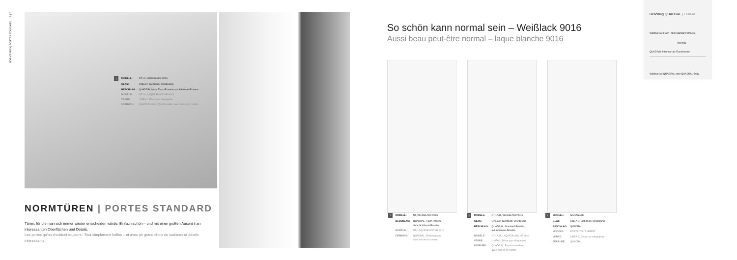NORMTÜREN | PORTES STANDARD 6 | 7
| 1 | MODELL: | NT-LA, WEISSLACK 9016 |
| | GLAS: | LINEA 2, Siebdruck-Veredelung |
| | BESCHLAG: | QUADRAL-Inlay, Flach-Rosette, mit Schlüssel-Rosette |
| | MODÈLE: | NT-LA, LAQUE BLANCHE 9016 |
| | VERRE: | LINEA 2, Décor par sérigraphie |
| | FERRURE: | QUADRAL-Inlay, Rosette plate, avec serrure et rosette |
NORMTÜREN | PORTES STANDARD
Türen, für die man sich immer wieder entscheiden würde: Einfach schön – und mit einer großen Auswahl an interessanten Oberflächen und Details.
Les portes qu'on choisirait toujours : Tout simplement belles – et avec un grand choix de surfaces et détails intéressants.
So schön kann normal sein – Weißlack 9016
Aussi beau peut-être normal – laque blanche 9016
| 2 | MODELL: | NT, WEISSLACK 9016 |
| | BESCHLAG: | QUADRAL, Flach-Rosette, ohne Schlüssel-Rosette |
| | MODÈLE: | NT, LAQUE BLANCHE 9016 |
| | FERRURE: | QUADRAL, Rosette plate, sans serrure et rosette |
| 3 | MODELL: | NT-LA11, WEISSLACK 9016 |
| | GLAS: | LINEA 2, Siebdruck-Veredelung |
| | BESCHLAG: | QUADRAL, Standard-Rosette, mit Schlüssel-Rosette |
| | MODÈLE: | NT-LA11, LAQUE BLANCHE 9016 |
| | VERRE: | LINEA 2, Décor par sérigraphie |
| | FERRURE: | QUADRAL, Rosette standard, avec serrure et rosette |
| 4 | MODELL: | GANZGLAS |
| | GLAS: | LINEA 2, Siebdruck-Veredelung |
| | BESCHLAG: | QUADRAL |
| | MODÈLE: | PORTE TOUT VERRE |
| | VERRE: | LINEA 2, Décor par sérigraphie |
| | FERRURE: | QUADRAL |
Beschlag QUADRAL | Ferrure
Wählbar als Flach- oder Standard-Rosette
mit Inlay
QUADRAL-Inlay nur als Flachrosette
Wählbar als QUADRAL oder QUADRAL-Inlay